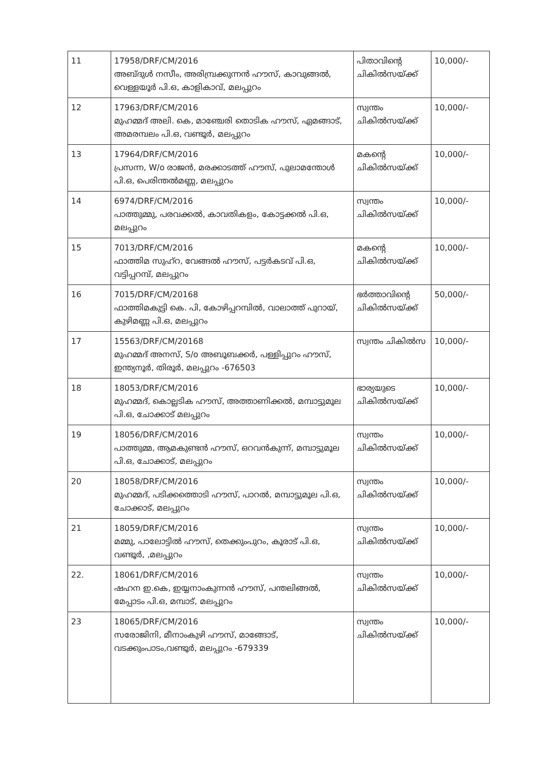| 11 | 17958/DRF/CM/2016 അബ്ദുൾ നസീം, അരിമ്പ്രക്കുന്നൻ ഹൗസ്, കാവുങ്ങൽ, വെള്ളയൂർ പി.ഒ, കാളികാവ്, മലപ്പുറം | പിതാവിന്റെ ചികിൽസയ്ക്ക് | 10,000/- |
| 12 | 17963/DRF/CM/2016 മുഹമ്മദ് അലി. കെ, മാഞ്ചേരി തൊടിക ഹൗസ്, ഏമങ്ങാട്, അമരമ്പലം പി.ഒ, വണ്ടൂർ, മലപ്പുറം | സ്വന്തം ചികിൽസയ്ക്ക് | 10,000/- |
| 13 | 17964/DRF/CM/2016 പ്രസന്ന, W/o രാജൻ, മരക്കാടത്ത് ഹൗസ്, പുലാമന്തോൾ പി.ഒ, പെരിന്തൽമണ്ണ, മലപ്പുറം | മകന്റെ ചികിൽസയ്ക്ക് | 10,000/- |
| 14 | 6974/DRF/CM/2016 പാത്തുമ്മു, പരവക്കൽ, കാവതികളം, കോട്ടക്കൽ പി.ഒ, മലപ്പുറം | സ്വന്തം ചികിൽസയ്ക്ക് | 10,000/- |
| 15 | 7013/DRF/CM/2016 ഫാത്തിമ സുഹ്റ, വേങ്ങൽ ഹൗസ്, പട്ടർകടവ് പി.ഒ, വട്ടിപ്പറമ്പ്, മലപ്പുറം | മകന്റെ ചികിൽസയ്ക്ക് | 10,000/- |
| 16 | 7015/DRF/CM/20168 ഫാത്തിമകുട്ടി കെ. പി, കോഴിപ്പറമ്പിൽ, വാലാത്ത് പുറായ്, കുഴിമണ്ണ പി.ഒ, മലപ്പുറം | ഭർത്താവിന്റെ ചികിൽസയ്ക്ക് | 50,000/- |
| 17 | 15563/DRF/CM/20168 മുഹമ്മദ് അനസ്, S/o അബൂബക്കർ, പള്ളിപ്പുറം ഹൗസ്, ഇന്ത്യനൂർ, തിരൂർ, മലപ്പുറം -676503 | സ്വന്തം ചികിൽസ | 10,000/- |
| 18 | 18053/DRF/CM/2016 മുഹമ്മദ്, കൊല്ലടിക ഹൗസ്, അത്താണിക്കൽ, മമ്പാട്ടുമൂല പി.ഒ, ചോക്കാട് മലപ്പുറം | ഭാര്യയുടെ ചികിൽസയ്ക്ക് | 10,000/- |
| 19 | 18056/DRF/CM/2016 പാത്തുമ്മ, ആമകുണ്ടൻ ഹൗസ്, ഒറവൻകുന്ന്, മമ്പാട്ടുമൂല പി.ഒ, ചോക്കാട്, മലപ്പുറം | സ്വന്തം ചികിൽസയ്ക്ക് | 10,000/- |
| 20 | 18058/DRF/CM/2016 മുഹമ്മദ്, പടിക്കത്തൊടി ഹൗസ്, പാറൽ, മമ്പാട്ടുമൂല പി.ഒ, ചോക്കാട്, മലപ്പുറം | സ്വന്തം ചികിൽസയ്ക്ക് | 10,000/- |
| 21 | 18059/DRF/CM/2016 മമ്മു, പാലോട്ടിൽ ഹൗസ്, തെക്കുംപുറം, കൂരാട് പി.ഒ, വണ്ടൂർ, ,മലപ്പുറം | സ്വന്തം ചികിൽസയ്ക്ക് | 10,000/- |
| 22. | 18061/DRF/CM/2016 ഷഹന ഇ.കെ, ഇയ്യനാംകുന്നൻ ഹൗസ്, പന്തലിങ്ങൽ, മേപ്പാടം പി.ഒ, മമ്പാട്, മലപ്പുറം | സ്വന്തം ചികിൽസയ്ക്ക് | 10,000/- |
| 23 | 18065/DRF/CM/2016 സരോജിനി, മീനാംകുഴി ഹൗസ്, മാങ്ങോട്, വടക്കുംപാടം,വണ്ടൂർ, മലപ്പുറം -679339 | സ്വന്തം ചികിൽസയ്ക്ക് | 10,000/- |